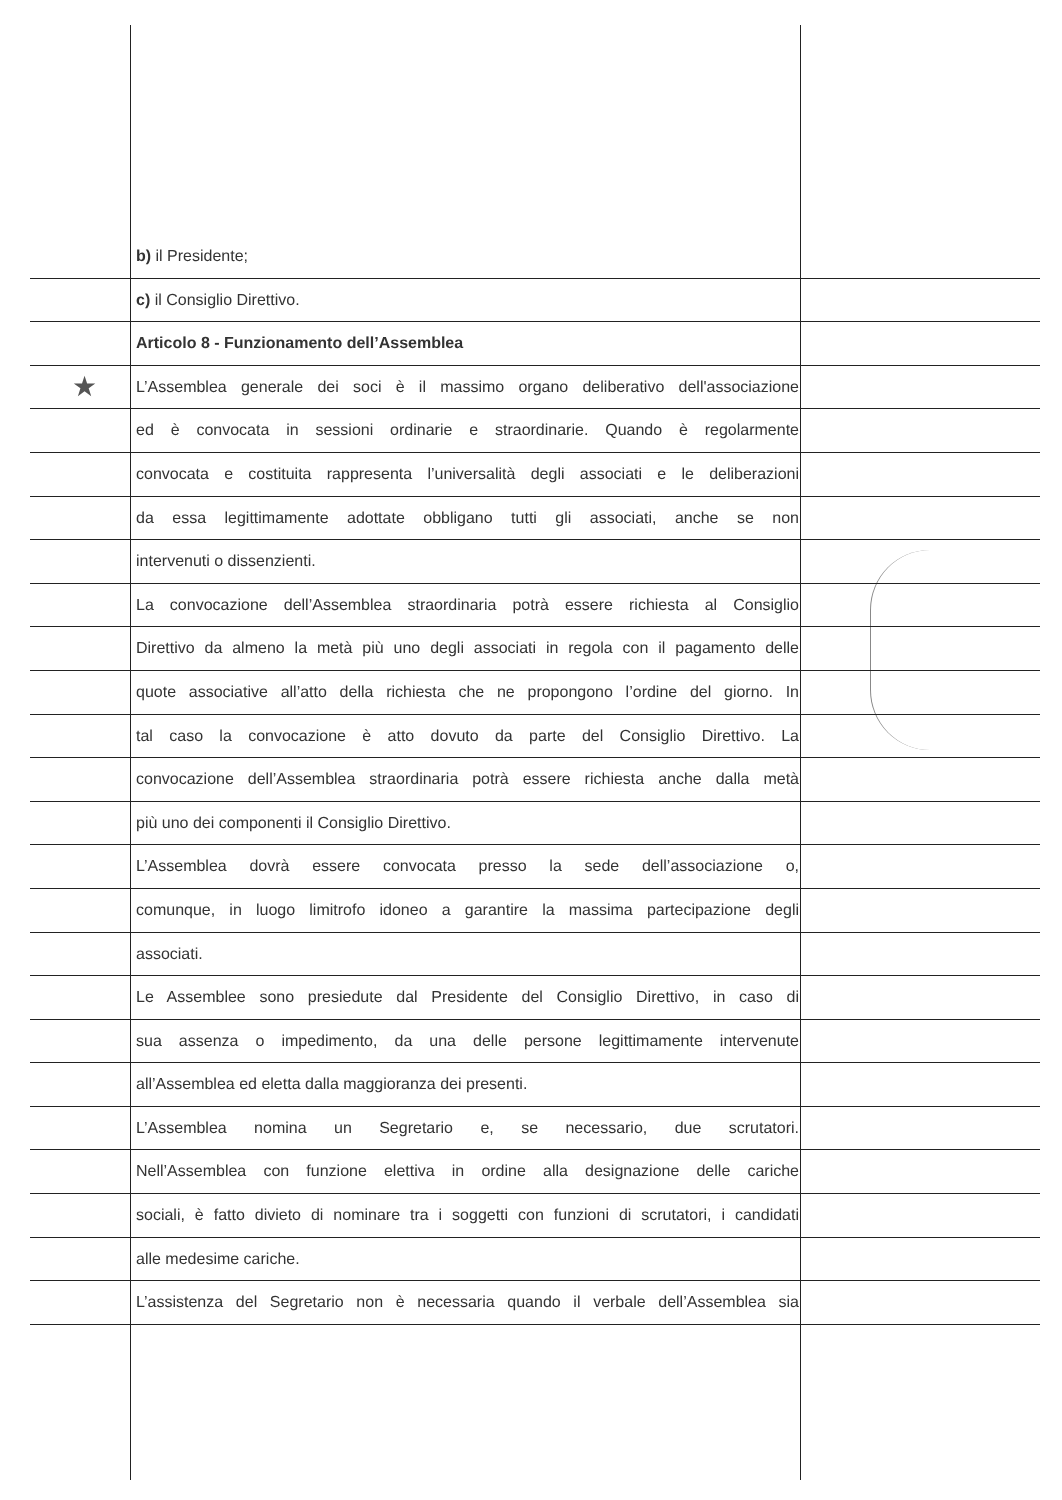★
b) il Presidente;
c) il Consiglio Direttivo.
Articolo 8 - Funzionamento dell’Assemblea
L’Assemblea generale dei soci è il massimo organo deliberativo dell'associazione
ed è convocata in sessioni ordinarie e straordinarie. Quando è regolarmente
convocata e costituita rappresenta l’universalità degli associati e le deliberazioni
da essa legittimamente adottate obbligano tutti gli associati, anche se non
intervenuti o dissenzienti.
La convocazione dell’Assemblea straordinaria potrà essere richiesta al Consiglio
Direttivo da almeno la metà più uno degli associati in regola con il pagamento delle
quote associative all’atto della richiesta che ne propongono l’ordine del giorno. In
tal caso la convocazione è atto dovuto da parte del Consiglio Direttivo. La
convocazione dell’Assemblea straordinaria potrà essere richiesta anche dalla metà
più uno dei componenti il Consiglio Direttivo.
L’Assemblea dovrà essere convocata presso la sede dell’associazione o,
comunque, in luogo limitrofo idoneo a garantire la massima partecipazione degli
associati.
Le Assemblee sono presiedute dal Presidente del Consiglio Direttivo, in caso di
sua assenza o impedimento, da una delle persone legittimamente intervenute
all’Assemblea ed eletta dalla maggioranza dei presenti.
L’Assemblea nomina un Segretario e, se necessario, due scrutatori.
Nell’Assemblea con funzione elettiva in ordine alla designazione delle cariche
sociali, è fatto divieto di nominare tra i soggetti con funzioni di scrutatori, i candidati
alle medesime cariche.
L’assistenza del Segretario non è necessaria quando il verbale dell’Assemblea sia